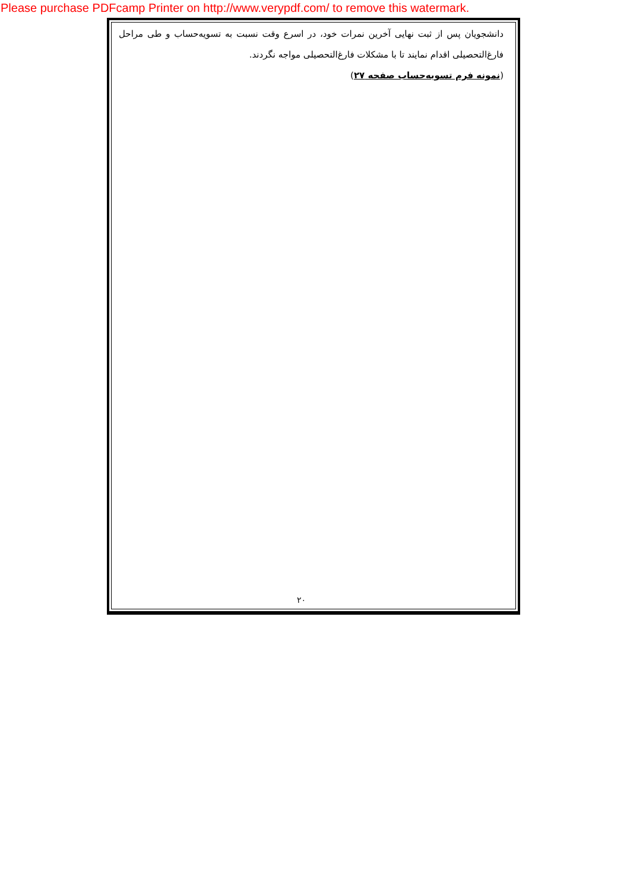Please purchase PDFcamp Printer on http://www.verypdf.com/ to remove this watermark.
دانشجویان پس از ثبت نهایی آخرین نمرات خود، در اسرع وقت نسبت به تسویه‌حساب و طی مراحل فارغ‌التحصیلی اقدام نمایند تا با مشکلات فارغ‌التحصیلی مواجه نگردند.
(نمونه فرم تسویه‌حساب صفحه ۲۷)
۲۰